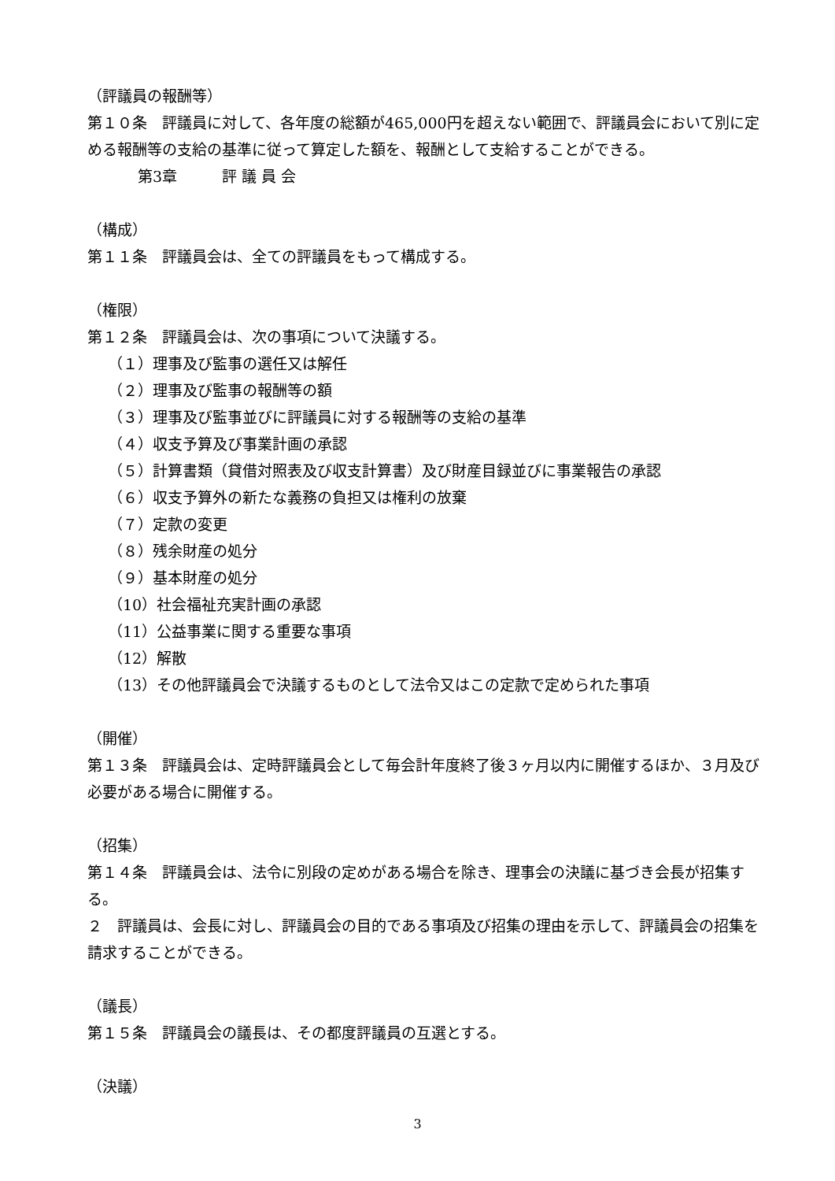（評議員の報酬等）
第１０条　評議員に対して、各年度の総額が465,000円を超えない範囲で、評議員会において別に定める報酬等の支給の基準に従って算定した額を、報酬として支給することができる。
第3章　　　評 議 員 会
（構成）
第１１条　評議員会は、全ての評議員をもって構成する。
（権限）
第１２条　評議員会は、次の事項について決議する。
（１）理事及び監事の選任又は解任
（２）理事及び監事の報酬等の額
（３）理事及び監事並びに評議員に対する報酬等の支給の基準
（４）収支予算及び事業計画の承認
（５）計算書類（貸借対照表及び収支計算書）及び財産目録並びに事業報告の承認
（６）収支予算外の新たな義務の負担又は権利の放棄
（７）定款の変更
（８）残余財産の処分
（９）基本財産の処分
（10）社会福祉充実計画の承認
（11）公益事業に関する重要な事項
（12）解散
（13）その他評議員会で決議するものとして法令又はこの定款で定められた事項
（開催）
第１３条　評議員会は、定時評議員会として毎会計年度終了後３ヶ月以内に開催するほか、３月及び必要がある場合に開催する。
（招集）
第１４条　評議員会は、法令に別段の定めがある場合を除き、理事会の決議に基づき会長が招集する。
２　評議員は、会長に対し、評議員会の目的である事項及び招集の理由を示して、評議員会の招集を請求することができる。
（議長）
第１５条　評議員会の議長は、その都度評議員の互選とする。
（決議）
3